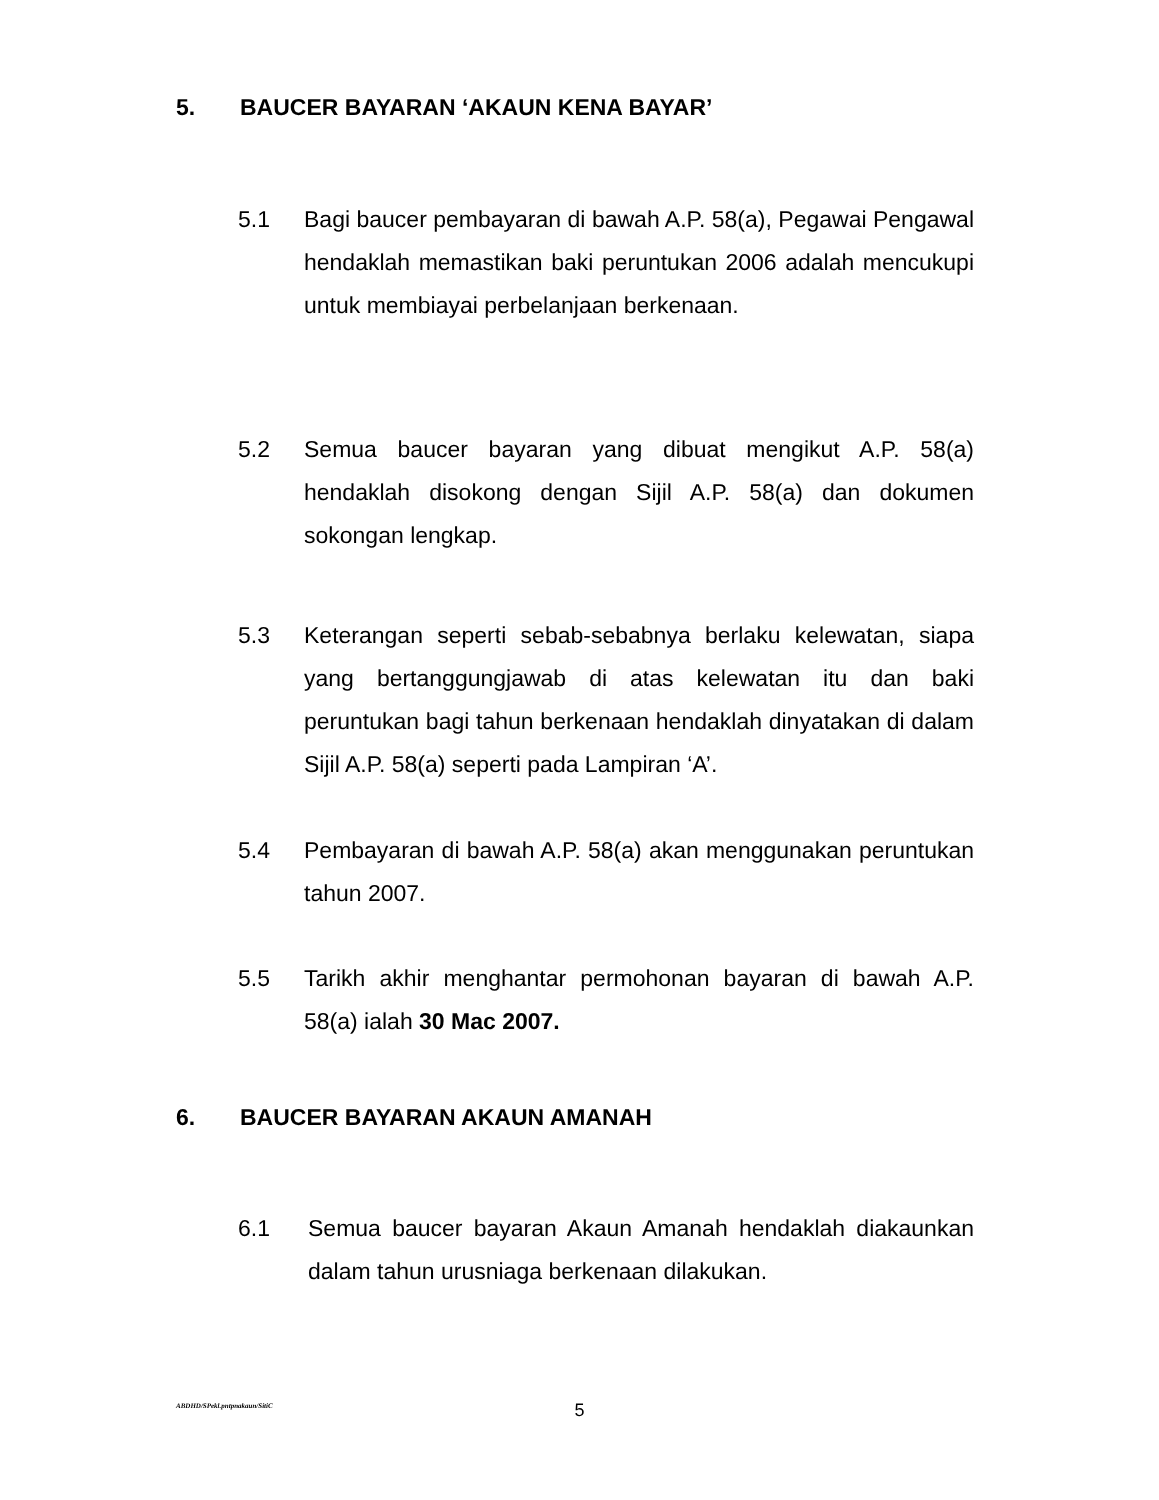5. BAUCER BAYARAN ‘AKAUN KENA BAYAR’
5.1 Bagi baucer pembayaran di bawah A.P. 58(a), Pegawai Pengawal hendaklah memastikan baki peruntukan 2006 adalah mencukupi untuk membiayai perbelanjaan berkenaan.
5.2 Semua baucer bayaran yang dibuat mengikut A.P. 58(a) hendaklah disokong dengan Sijil A.P. 58(a) dan dokumen sokongan lengkap.
5.3 Keterangan seperti sebab-sebabnya berlaku kelewatan, siapa yang bertanggungjawab di atas kelewatan itu dan baki peruntukan bagi tahun berkenaan hendaklah dinyatakan di dalam Sijil A.P. 58(a) seperti pada Lampiran ‘A’.
5.4 Pembayaran di bawah A.P. 58(a) akan menggunakan peruntukan tahun 2007.
5.5 Tarikh akhir menghantar permohonan bayaran di bawah A.P. 58(a) ialah 30 Mac 2007.
6. BAUCER BAYARAN AKAUN AMANAH
6.1 Semua baucer bayaran Akaun Amanah hendaklah diakaunkan dalam tahun urusniaga berkenaan dilakukan.
ABDHD/SPekl.pntpnakaun/SitiC
5